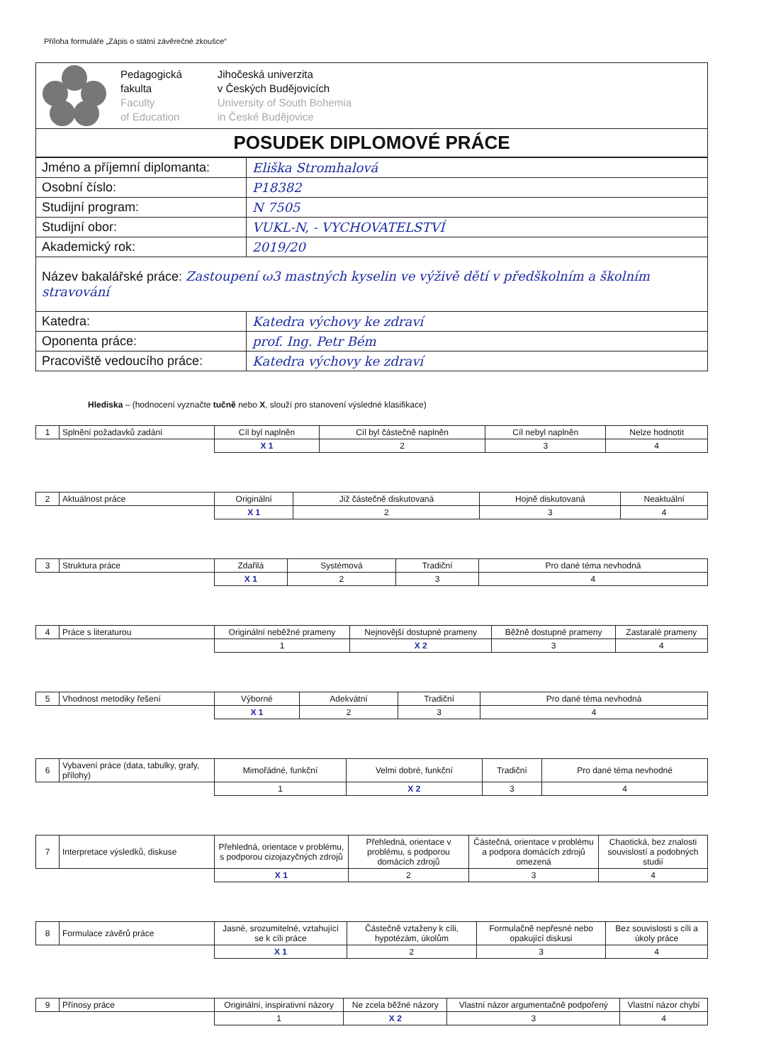Příloha formuláře „Zápis o státní závěrečné zkoušce“
| Pedagogická fakulta Faculty of Education Jihočeská univerzita v Českých Budějovicích University of South Bohemia in České Budějovice |
| POSUDEK DIPLOMOVÉ PRÁCE |
| Jméno a příjemní diplomanta: | Eliška Stromhalová |
| Osobní číslo: | P18382 |
| Studijní program: | N 7505 |
| Studijní obor: | VUKL-N, - VYCHOVATELSTVÍ |
| Akademický rok: | 2019/20 |
| Název bakalářské práce: Zastoupení ω3 mastných kyselin ve výživě dětí v předškolním a školním stravování | |
| Katedra: | Katedra výchovy ke zdraví |
| Oponenta práce: | prof. Ing. Petr Bém |
| Pracoviště vedoucího práce: | Katedra výchovy ke zdraví |
Hlediska – (hodnocení vyznačte tučně nebo X, slouží pro stanovení výsledné klasifikace)
| 1 | Splnění požadavků zadání | Cíl byl naplněn | Cíl byl částečně naplněn | Cíl nebyl naplněn | Nelze hodnotit |
| | | X 1 | 2 | 3 | 4 |
| 2 | Aktuálnost práce | Originální | Již částečně diskutovaná | Hojně diskutovaná | Neaktuální |
| | | X 1 | 2 | 3 | 4 |
| 3 | Struktura práce | Zdařilá | Systémová | Tradiční | Pro dané téma nevhodná |
| | | X 1 | 2 | 3 | 4 |
| 4 | Práce s literaturou | Originální neběžné prameny | Nejnovější dostupné prameny | Běžně dostupné prameny | Zastaralé prameny |
| | | 1 | X 2 | 3 | 4 |
| 5 | Vhodnost metodiky řešení | Výborné | Adekvátní | Tradiční | Pro dané téma nevhodná |
| | | X 1 | 2 | 3 | 4 |
| 6 | Vybavení práce (data, tabulky, grafy, přílohy) | Mimořádné, funkční | Velmi dobré, funkční | Tradiční | Pro dané téma nevhodné |
| | | 1 | X 2 | 3 | 4 |
| 7 | Interpretace výsledků, diskuse | Přehledná, orientace v problému, s podporou cizojazyčných zdrojů | Přehledná, orientace v problému, s podporou domácích zdrojů | Částečná, orientace v problému a podpora domácích zdrojů omezená | Chaotická, bez znalosti souvislostí a podobných studií |
| | | X 1 | 2 | 3 | 4 |
| 8 | Formulace závěrů práce | Jasné, srozumitelné, vztahující se k cíli práce | Částečně vztaženy k cíli, hypotézám, úkolům | Formulačně nepřesné nebo opakující diskusi | Bez souvislosti s cíli a úkoly práce |
| | | X 1 | 2 | 3 | 4 |
| 9 | Přínosy práce | Originální, inspirativní názory | Ne zcela běžné názory | Vlastní názor argumentačně podpořený | Vlastní názor chybí |
| | | 1 | X 2 | 3 | 4 |